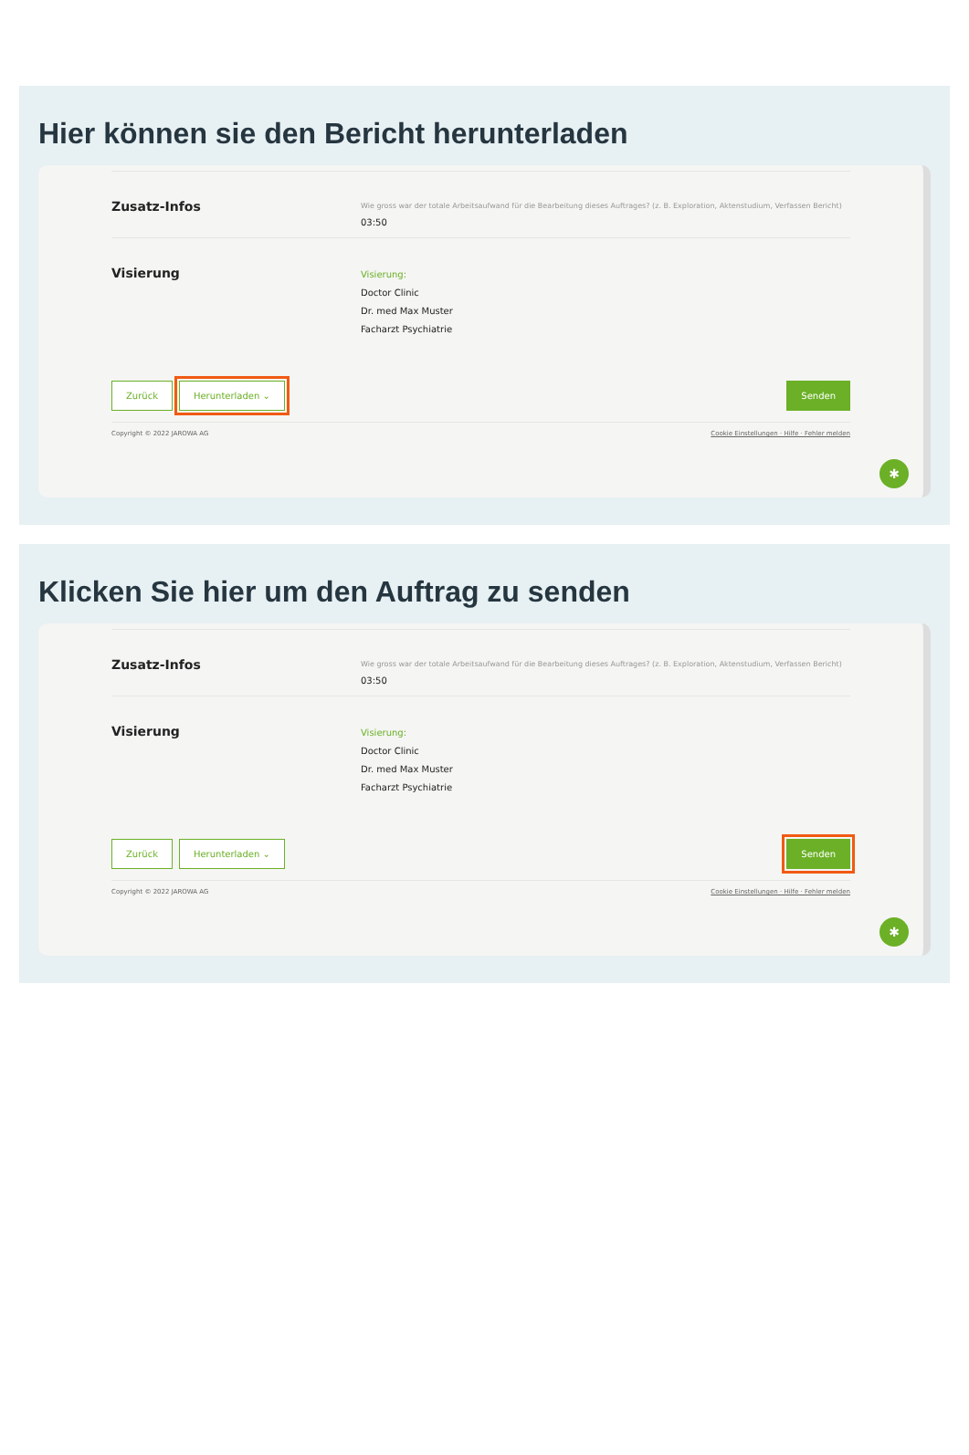Hier können sie den Bericht herunterladen
Zusatz-Infos
Wie gross war der totale Arbeitsaufwand für die Bearbeitung dieses Auftrages? (z. B. Exploration, Aktenstudium, Verfassen Bericht)
03:50
Visierung
Visierung:
Doctor Clinic
Dr. med Max Muster
Facharzt Psychiatrie
Zurück Herunterladen ⌄ Senden
Copyright © 2022 JAROWA AG Cookie Einstellungen · Hilfe · Fehler melden
✱
Klicken Sie hier um den Auftrag zu senden
Zusatz-Infos
Wie gross war der totale Arbeitsaufwand für die Bearbeitung dieses Auftrages? (z. B. Exploration, Aktenstudium, Verfassen Bericht)
03:50
Visierung
Visierung:
Doctor Clinic
Dr. med Max Muster
Facharzt Psychiatrie
Zurück Herunterladen ⌄ Senden
Copyright © 2022 JAROWA AG Cookie Einstellungen · Hilfe · Fehler melden
✱